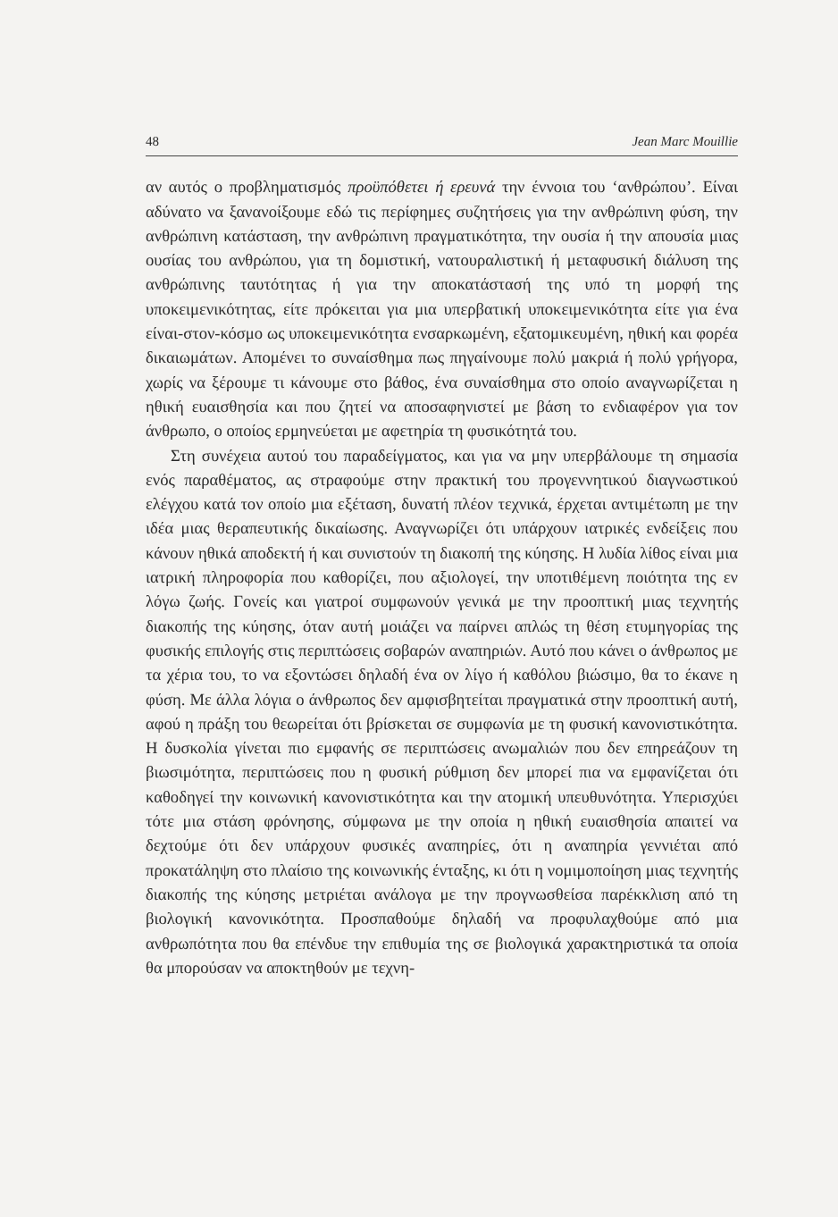48 Jean Marc Mouillie
αν αυτός ο προβληματισμός προϋπόθετει ή ερευνά την έννοια του ‘ανθρώπου’. Είναι αδύνατο να ξανανοίξουμε εδώ τις περίφημες συζητήσεις για την ανθρώπινη φύση, την ανθρώπινη κατάσταση, την ανθρώπινη πραγματικότητα, την ουσία ή την απουσία μιας ουσίας του ανθρώπου, για τη δομιστική, νατουραλιστική ή μεταφυσική διάλυση της ανθρώπινης ταυτότητας ή για την αποκατάστασή της υπό τη μορφή της υποκειμενικότητας, είτε πρόκειται για μια υπερβατική υποκειμενικότητα είτε για ένα είναι-στον-κόσμο ως υποκειμενικότητα ενσαρκωμένη, εξατομικευμένη, ηθική και φορέα δικαιωμάτων. Απομένει το συναίσθημα πως πηγαίνουμε πολύ μακριά ή πολύ γρήγορα, χωρίς να ξέρουμε τι κάνουμε στο βάθος, ένα συναίσθημα στο οποίο αναγνωρίζεται η ηθική ευαισθησία και που ζητεί να αποσαφηνιστεί με βάση το ενδιαφέρον για τον άνθρωπο, ο οποίος ερμηνεύεται με αφετηρία τη φυσικότητά του.
Στη συνέχεια αυτού του παραδείγματος, και για να μην υπερβάλουμε τη σημασία ενός παραθέματος, ας στραφούμε στην πρακτική του προγεννητικού διαγνωστικού ελέγχου κατά τον οποίο μια εξέταση, δυνατή πλέον τεχνικά, έρχεται αντιμέτωπη με την ιδέα μιας θεραπευτικής δικαίωσης. Αναγνωρίζει ότι υπάρχουν ιατρικές ενδείξεις που κάνουν ηθικά αποδεκτή ή και συνιστούν τη διακοπή της κύησης. Η λυδία λίθος είναι μια ιατρική πληροφορία που καθορίζει, που αξιολογεί, την υποτιθέμενη ποιότητα της εν λόγω ζωής. Γονείς και γιατροί συμφωνούν γενικά με την προοπτική μιας τεχνητής διακοπής της κύησης, όταν αυτή μοιάζει να παίρνει απλώς τη θέση ετυμηγορίας της φυσικής επιλογής στις περιπτώσεις σοβαρών αναπηριών. Αυτό που κάνει ο άνθρωπος με τα χέρια του, το να εξοντώσει δηλαδή ένα ον λίγο ή καθόλου βιώσιμο, θα το έκανε η φύση. Με άλλα λόγια ο άνθρωπος δεν αμφισβητείται πραγματικά στην προοπτική αυτή, αφού η πράξη του θεωρείται ότι βρίσκεται σε συμφωνία με τη φυσική κανονιστικότητα. Η δυσκολία γίνεται πιο εμφανής σε περιπτώσεις ανωμαλιών που δεν επηρεάζουν τη βιωσιμότητα, περιπτώσεις που η φυσική ρύθμιση δεν μπορεί πια να εμφανίζεται ότι καθοδηγεί την κοινωνική κανονιστικότητα και την ατομική υπευθυνότητα. Υπερισχύει τότε μια στάση φρόνησης, σύμφωνα με την οποία η ηθική ευαισθησία απαιτεί να δεχτούμε ότι δεν υπάρχουν φυσικές αναπηρίες, ότι η αναπηρία γεννιέται από προκατάληψη στο πλαίσιο της κοινωνικής ένταξης, κι ότι η νομιμοποίηση μιας τεχνητής διακοπής της κύησης μετριέται ανάλογα με την προγνωσθείσα παρέκκλιση από τη βιολογική κανονικότητα. Προσπαθούμε δηλαδή να προφυλαχθούμε από μια ανθρωπότητα που θα επένδυε την επιθυμία της σε βιολογικά χαρακτηριστικά τα οποία θα μπορούσαν να αποκτηθούν με τεχνη-